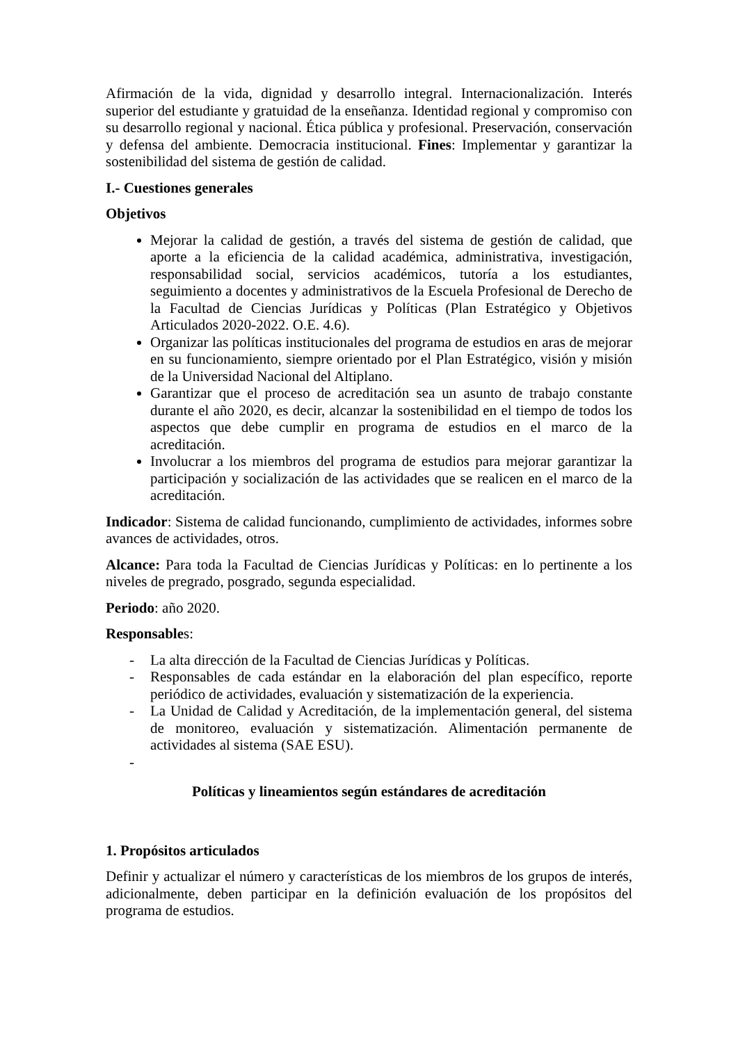Afirmación de la vida, dignidad y desarrollo integral. Internacionalización. Interés superior del estudiante y gratuidad de la enseñanza. Identidad regional y compromiso con su desarrollo regional y nacional. Ética pública y profesional. Preservación, conservación y defensa del ambiente. Democracia institucional. Fines: Implementar y garantizar la sostenibilidad del sistema de gestión de calidad.
I.- Cuestiones generales
Objetivos
Mejorar la calidad de gestión, a través del sistema de gestión de calidad, que aporte a la eficiencia de la calidad académica, administrativa, investigación, responsabilidad social, servicios académicos, tutoría a los estudiantes, seguimiento a docentes y administrativos de la Escuela Profesional de Derecho de la Facultad de Ciencias Jurídicas y Políticas (Plan Estratégico y Objetivos Articulados 2020-2022. O.E. 4.6).
Organizar las políticas institucionales del programa de estudios en aras de mejorar en su funcionamiento, siempre orientado por el Plan Estratégico, visión y misión de la Universidad Nacional del Altiplano.
Garantizar que el proceso de acreditación sea un asunto de trabajo constante durante el año 2020, es decir, alcanzar la sostenibilidad en el tiempo de todos los aspectos que debe cumplir en programa de estudios en el marco de la acreditación.
Involucrar a los miembros del programa de estudios para mejorar garantizar la participación y socialización de las actividades que se realicen en el marco de la acreditación.
Indicador: Sistema de calidad funcionando, cumplimiento de actividades, informes sobre avances de actividades, otros.
Alcance: Para toda la Facultad de Ciencias Jurídicas y Políticas: en lo pertinente a los niveles de pregrado, posgrado, segunda especialidad.
Periodo: año 2020.
Responsables:
- La alta dirección de la Facultad de Ciencias Jurídicas y Políticas.
- Responsables de cada estándar en la elaboración del plan específico, reporte periódico de actividades, evaluación y sistematización de la experiencia.
- La Unidad de Calidad y Acreditación, de la implementación general, del sistema de monitoreo, evaluación y sistematización. Alimentación permanente de actividades al sistema (SAE ESU).
-
Políticas y lineamientos según estándares de acreditación
1. Propósitos articulados
Definir y actualizar el número y características de los miembros de los grupos de interés, adicionalmente, deben participar en la definición evaluación de los propósitos del programa de estudios.